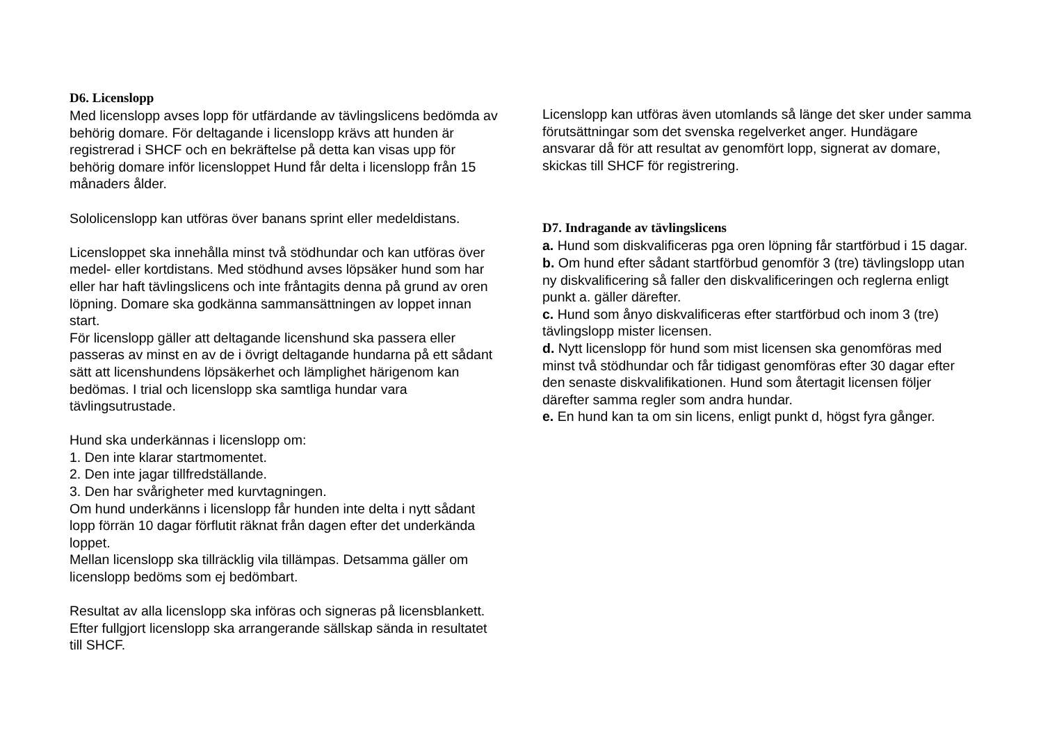D6. Licenslopp
Med licenslopp avses lopp för utfärdande av tävlingslicens bedömda av behörig domare. För deltagande i licenslopp krävs att hunden är registrerad i SHCF och en bekräftelse på detta kan visas upp för behörig domare inför licensloppet Hund får delta i licenslopp från 15 månaders ålder.
Sololicenslopp kan utföras över banans sprint eller medeldistans.
Licensloppet ska innehålla minst två stödhundar och kan utföras över medel- eller kortdistans. Med stödhund avses löpsäker hund som har eller har haft tävlingslicens och inte fråntagits denna på grund av oren löpning. Domare ska godkänna sammansättningen av loppet innan start.
För licenslopp gäller att deltagande licenshund ska passera eller passeras av minst en av de i övrigt deltagande hundarna på ett sådant sätt att licenshundens löpsäkerhet och lämplighet härigenom kan bedömas. I trial och licenslopp ska samtliga hundar vara tävlingsutrustade.
Hund ska underkännas i licenslopp om:
1. Den inte klarar startmomentet.
2. Den inte jagar tillfredställande.
3. Den har svårigheter med kurvtagningen.
Om hund underkänns i licenslopp får hunden inte delta i nytt sådant lopp förrän 10 dagar förflutit räknat från dagen efter det underkända loppet.
Mellan licenslopp ska tillräcklig vila tillämpas. Detsamma gäller om licenslopp bedöms som ej bedömbart.
Resultat av alla licenslopp ska införas och signeras på licensblankett. Efter fullgjort licenslopp ska arrangerande sällskap sända in resultatet till SHCF.
Licenslopp kan utföras även utomlands så länge det sker under samma förutsättningar som det svenska regelverket anger. Hundägare ansvarar då för att resultat av genomfört lopp, signerat av domare, skickas till SHCF för registrering.
D7. Indragande av tävlingslicens
a. Hund som diskvalificeras pga oren löpning får startförbud i 15 dagar.
b. Om hund efter sådant startförbud genomför 3 (tre) tävlingslopp utan ny diskvalificering så faller den diskvalificeringen och reglerna enligt punkt a. gäller därefter.
c. Hund som ånyo diskvalificeras efter startförbud och inom 3 (tre) tävlingslopp mister licensen.
d. Nytt licenslopp för hund som mist licensen ska genomföras med minst två stödhundar och får tidigast genomföras efter 30 dagar efter den senaste diskvalifikationen. Hund som återtagit licensen följer därefter samma regler som andra hundar.
e. En hund kan ta om sin licens, enligt punkt d, högst fyra gånger.